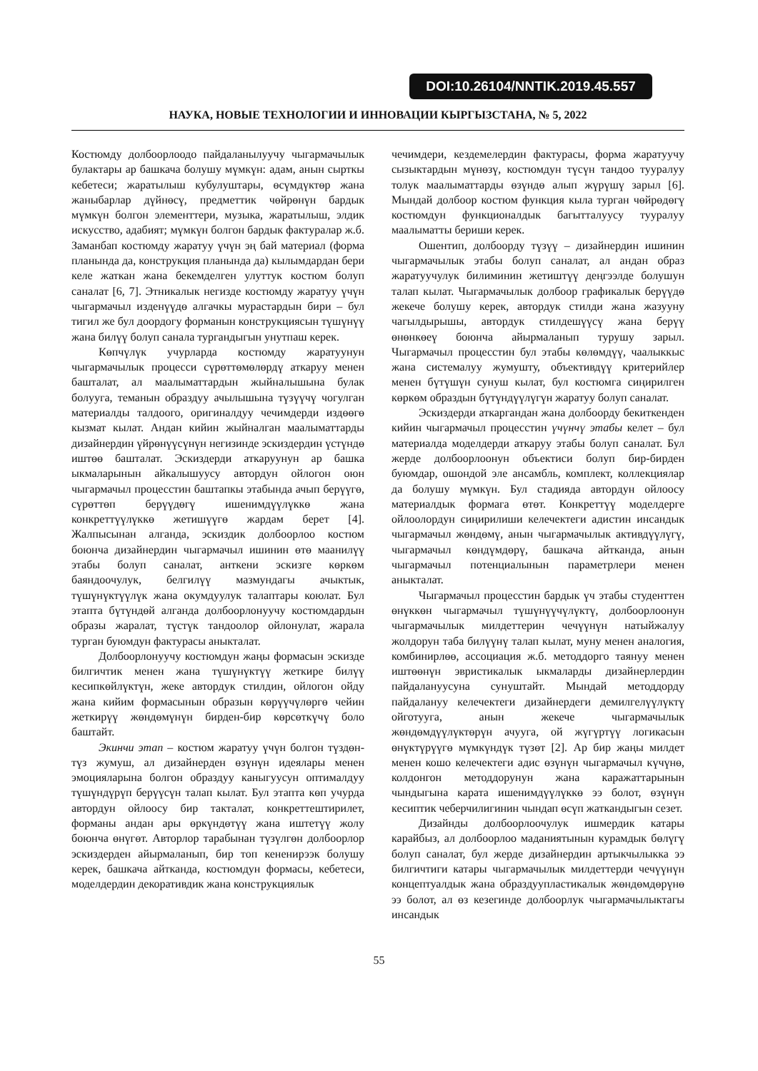DOI:10.26104/NNTIK.2019.45.557
НАУКА, НОВЫЕ ТЕХНОЛОГИИ И ИННОВАЦИИ КЫРГЫЗСТАНА, № 5, 2022
Костюмду долбоорлоодо пайдаланылуучу чыгармачылык булактары ар башкача болушу мүмкүн: адам, анын сырткы кебетеси; жаратылыш кубулуштары, өсүмдүктөр жана жаныбарлар дүйнөсү, предметтик чөйрөнүн бардык мүмкүн болгон элементтери, музыка, жаратылыш, элдик искусство, адабият; мүмкүн болгон бардык фактуралар ж.б. Заманбап костюмду жаратуу үчүн эң бай материал (форма планында да, конструкция планында да) кылымдардан бери келе жаткан жана бекемделген улуттук костюм болуп саналат [6, 7]. Этникалык негизде костюмду жаратуу үчүн чыгармачыл изденүүдө алгачкы мурастардын бири – бул тигил же бул доордогу форманын конструкциясын түшүнүү жана билүү болуп санала тургандыгын унутпаш керек.
Көпчүлүк учурларда костюмду жаратуунун чыгармачылык процесси сүрөттөмөлөрдү аткаруу менен башталат, ал маалыматтардын жыйналышына булак болууга, теманын образдуу ачылышына түзүүчү чогулган материалды талдоого, оригиналдуу чечимдерди издөөгө кызмат кылат. Андан кийин жыйналган маалыматтарды дизайнердин үйрөнүүсүнүн негизинде эскиздердин үстүндө иштөө башталат. Эскиздерди аткаруунун ар башка ыкмаларынын айкалышуусу автордун ойлогон оюн чыгармачыл процесстин баштапкы этабында ачып берүүгө, сүрөттөп берүүдөгү ишенимдүүлүккө жана конкреттүүлүккө жетишүүгө жардам берет [4]. Жалпысынан алганда, эскиздик долбоорлоо костюм боюнча дизайнердин чыгармачыл ишинин өтө маанилүү этабы болуп саналат, анткени эскизге көркөм баяндоочулук, белгилүү мазмундагы ачыктык, түшүнүктүүлүк жана окумдуулук талаптары коюлат. Бул этапта бүтүндөй алганда долбоорлонуучу костюмдардын образы жаралат, түстүк тандоолор ойлонулат, жарала турган буюмдун фактурасы аныкталат.
Долбоорлонуучу костюмдун жаңы формасын эскизде билгичтик менен жана түшүнүктүү жеткире билүү кесипкөйлүктүн, жеке автордук стилдин, ойлогон ойду жана кийим формасынын образын көрүүчүлөргө чейин жеткирүү жөндөмүнүн бирден-бир көрсөткүчү боло баштайт.
Экинчи этап – костюм жаратуу үчүн болгон түздөн-түз жумуш, ал дизайнерден өзүнүн идеялары менен эмоцияларына болгон образдуу каныгуусун оптималдуу түшүндүрүп берүүсүн талап кылат. Бул этапта көп учурда автордун ойлоосу бир такталат, конкреттештирилет, форманы андан ары өркүндөтүү жана иштетүү жолу боюнча өнүгөт. Авторлор тарабынан түзүлгөн долбоорлор эскиздерден айырмаланып, бир топ кененирээк болушу керек, башкача айтканда, костюмдун формасы, кебетеси, моделдердин декоративдик жана конструкциялык
чечимдери, кездемелердин фактурасы, форма жаратуучу сызыктардын мүнөзү, костюмдун түсүн тандоо тууралуу толук маалыматтарды өзүндө алып жүрүшү зарыл [6]. Мындай долбоор костюм функция кыла турган чөйрөдөгү костюмдун функционалдык багытталуусу тууралуу маалыматты бериши керек.
Ошентип, долбоорду түзүү – дизайнердин ишинин чыгармачылык этабы болуп саналат, ал андан образ жаратуучулук билиминин жетиштүү деңгээлде болушун талап кылат. Чыгармачылык долбоор графикалык берүүдө жекече болушу керек, автордук стилди жана жазууну чагылдырышы, автордук стилдешүүсү жана берүү өнөнкөеү боюнча айырмаланып турушу зарыл. Чыгармачыл процесстин бул этабы көлөмдүү, чаалыккыс жана системалуу жумушту, объективдүү критерийлер менен бүтүшүн сунуш кылат, бул костюмга сиңирилген көркөм образдын бүтүндүүлүгүн жаратуу болуп саналат.
Эскиздерди аткаргандан жана долбоорду бекиткенден кийин чыгармачыл процесстин үчүнчү этабы келет – бул материалда моделдерди аткаруу этабы болуп саналат. Бул жерде долбоорлоонун объектиси болуп бир-бирден буюмдар, ошондой эле ансамбль, комплект, коллекциялар да болушу мүмкүн. Бул стадияда автордун ойлоосу материалдык формага өтөт. Конкреттүү моделдерге ойлоолордун сиңирилиши келечектеги адистин инсандык чыгармачыл жөндөмү, анын чыгармачылык активдүүлүгү, чыгармачыл көндүмдөрү, башкача айтканда, анын чыгармачыл потенциалынын параметрлери менен аныкталат.
Чыгармачыл процесстин бардык үч этабы студенттен өнүккөн чыгармачыл түшүнүүчүлүктү, долбоорлоонун чыгармачылык милдеттерин чечүүнүн натыйжалуу жолдорун таба билүүнү талап кылат, муну менен аналогия, комбинирлөө, ассоциация ж.б. методдорго таянуу менен иштөөнүн эвристикалык ыкмаларды дизайнерлердин пайдалануусуна сунуштайт. Мындай методдорду пайдалануу келечектеги дизайнердеги демилгелүүлүктү ойготууга, анын жекече чыгармачылык жөндөмдүүлүктөрүн ачууга, ой жүгүртүү логикасын өнүктүрүүгө мүмкүндүк түзөт [2]. Ар бир жаңы милдет менен кошо келечектеги адис өзүнүн чыгармачыл күчүнө, колдонгон методдорунун жана каражаттарынын чындыгына карата ишенимдүүлүккө ээ болот, өзүнүн кесиптик чеберчилигинин чындап өсүп жаткандыгын сезет.
Дизайнды долбоорлоочулук ишмердик катары карайбыз, ал долбоорлоо маданиятынын курамдык бөлүгү болуп саналат, бул жерде дизайнердин артыкчылыкка ээ билгичтиги катары чыгармачылык милдеттерди чечүүнүн концептуалдык жана образдуупластикалык жөндөмдөрүнө ээ болот, ал өз кезегинде долбоорлук чыгармачылыктагы инсандык
55